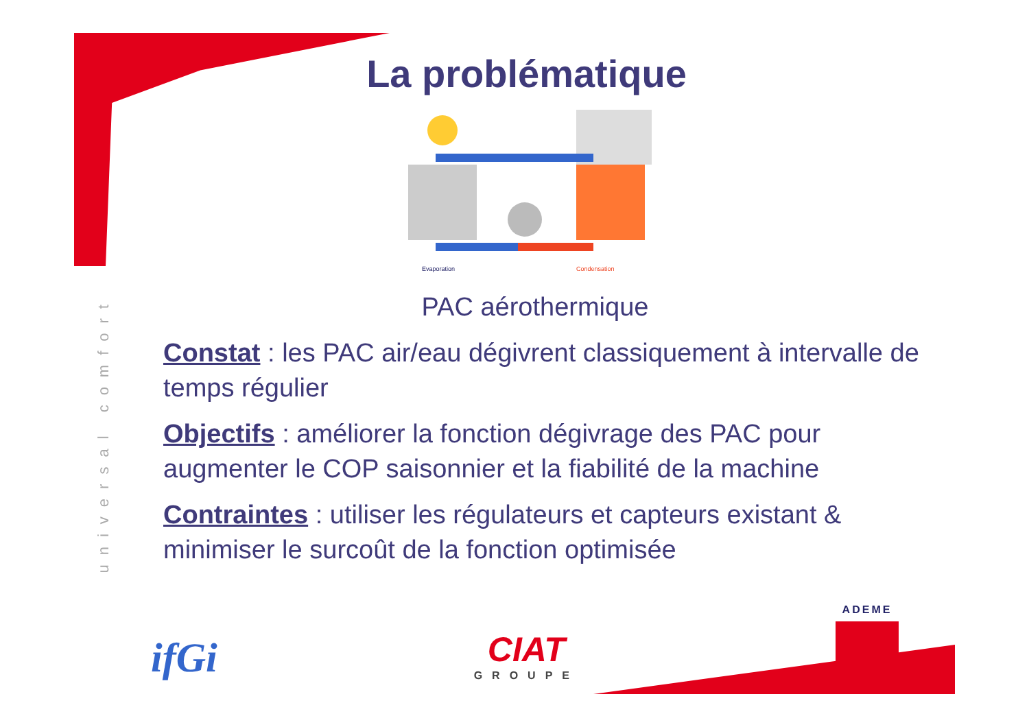universal comfort
La problématique
Evaporation
Condensation
PAC aérothermique
Constat : les PAC air/eau dégivrent classiquement à intervalle de temps régulier
Objectifs : améliorer la fonction dégivrage des PAC pour augmenter le COP saisonnier et la fiabilité de la machine
Contraintes : utiliser les régulateurs et capteurs existant & minimiser le surcoût de la fonction optimisée
ifGi
CIAT
GROUPE
ADEME